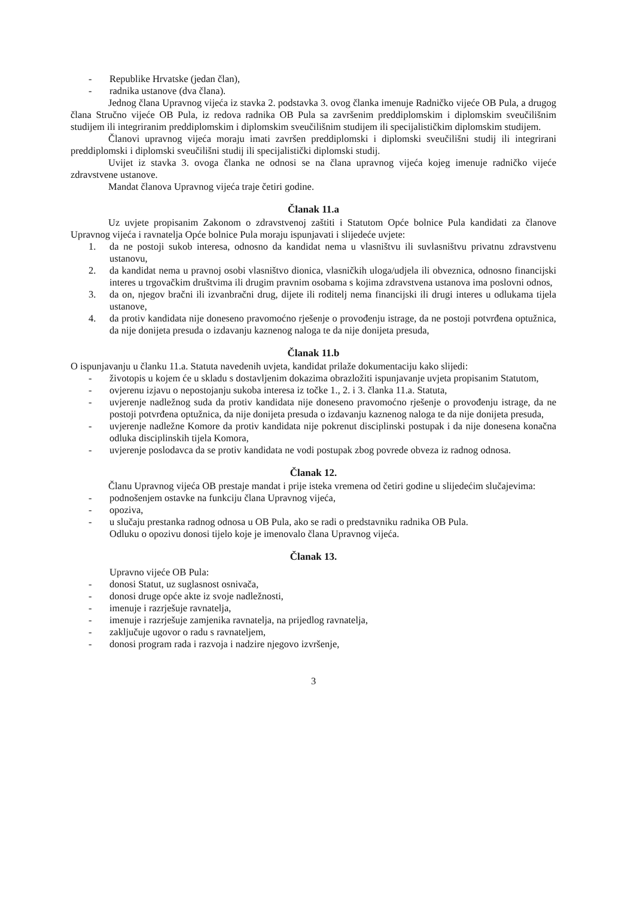- Republike Hrvatske (jedan član),
- radnika ustanove (dva člana).
Jednog člana Upravnog vijeća iz stavka 2. podstavka 3. ovog članka imenuje Radničko vijeće OB Pula, a drugog člana Stručno vijeće OB Pula, iz redova radnika OB Pula sa završenim preddiplomskim i diplomskim sveučilišnim studijem ili integriranim preddiplomskim i diplomskim sveučilišnim studijem ili specijalističkim diplomskim studijem.
Članovi upravnog vijeća moraju imati završen preddiplomski i diplomski sveučilišni studij ili integrirani preddiplomski i diplomski sveučilišni studij ili specijalistički diplomski studij.
Uvijet iz stavka 3. ovoga članka ne odnosi se na člana upravnog vijeća kojeg imenuje radničko vijeće zdravstvene ustanove.
Mandat članova Upravnog vijeća traje četiri godine.
Članak 11.a
Uz uvjete propisanim Zakonom o zdravstvenoj zaštiti i Statutom Opće bolnice Pula kandidati za članove Upravnog vijeća i ravnatelja Opće bolnice Pula moraju ispunjavati i slijedeće uvjete:
1. da ne postoji sukob interesa, odnosno da kandidat nema u vlasništvu ili suvlasništvu privatnu zdravstvenu ustanovu,
2. da kandidat nema u pravnoj osobi vlasništvo dionica, vlasničkih uloga/udjela ili obveznica, odnosno financijski interes u trgovačkim društvima ili drugim pravnim osobama s kojima zdravstvena ustanova ima poslovni odnos,
3. da on, njegov bračni ili izvanbračni drug, dijete ili roditelj nema financijski ili drugi interes u odlukama tijela ustanove,
4. da protiv kandidata nije doneseno pravomoćno rješenje o provođenju istrage, da ne postoji potvrđena optužnica, da nije donijeta presuda o izdavanju kaznenog naloga te da nije donijeta presuda,
Članak 11.b
O ispunjavanju u članku 11.a. Statuta navedenih uvjeta, kandidat prilaže dokumentaciju kako slijedi:
- životopis u kojem će u skladu s dostavljenim dokazima obrazložiti ispunjavanje uvjeta propisanim Statutom,
- ovjerenu izjavu o nepostojanju sukoba interesa iz točke 1., 2. i 3. članka 11.a. Statuta,
- uvjerenje nadležnog suda da protiv kandidata nije doneseno pravomoćno rješenje o provođenju istrage, da ne postoji potvrđena optužnica, da nije donijeta presuda o izdavanju kaznenog naloga te da nije donijeta presuda,
- uvjerenje nadležne Komore da protiv kandidata nije pokrenut disciplinski postupak i da nije donesena konačna odluka disciplinskih tijela Komora,
- uvjerenje poslodavca da se protiv kandidata ne vodi postupak zbog povrede obveza iz radnog odnosa.
Članak 12.
Članu Upravnog vijeća OB prestaje mandat i prije isteka vremena od četiri godine u slijedećim slučajevima:
- podnošenjem ostavke na funkciju člana Upravnog vijeća,
- opoziva,
- u slučaju prestanka radnog odnosa u OB Pula, ako se radi o predstavniku radnika OB Pula.
Odluku o opozivu donosi tijelo koje je imenovalo člana Upravnog vijeća.
Članak 13.
Upravno vijeće OB Pula:
- donosi Statut, uz suglasnost osnivača,
- donosi druge opće akte iz svoje nadležnosti,
- imenuje i razrješuje ravnatelja,
- imenuje i razrješuje zamjenika ravnatelja, na prijedlog ravnatelja,
- zaključuje ugovor o radu s ravnateljem,
- donosi program rada i razvoja i nadzire njegovo izvršenje,
3